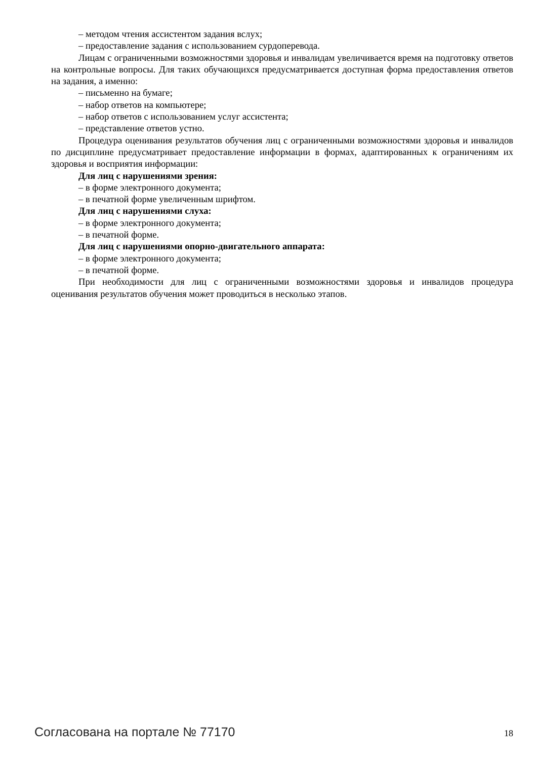– методом чтения ассистентом задания вслух;
– предоставление задания с использованием сурдоперевода.
Лицам с ограниченными возможностями здоровья и инвалидам увеличивается время на подготовку ответов на контрольные вопросы. Для таких обучающихся предусматривается доступная форма предоставления ответов на задания, а именно:
– письменно на бумаге;
– набор ответов на компьютере;
– набор ответов с использованием услуг ассистента;
– представление ответов устно.
Процедура оценивания результатов обучения лиц с ограниченными возможностями здоровья и инвалидов по дисциплине предусматривает предоставление информации в формах, адаптированных к ограничениям их здоровья и восприятия информации:
Для лиц с нарушениями зрения:
– в форме электронного документа;
– в печатной форме увеличенным шрифтом.
Для лиц с нарушениями слуха:
– в форме электронного документа;
– в печатной форме.
Для лиц с нарушениями опорно-двигательного аппарата:
– в форме электронного документа;
– в печатной форме.
При необходимости для лиц с ограниченными возможностями здоровья и инвалидов процедура оценивания результатов обучения может проводиться в несколько этапов.
Согласована на портале № 77170 18